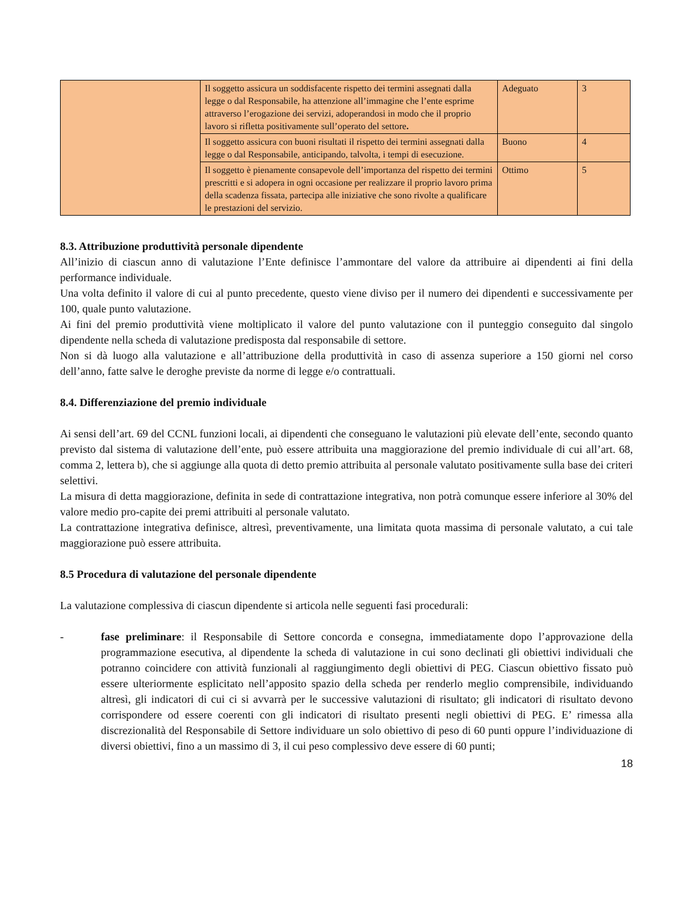| | Il soggetto assicura un soddisfacente rispetto dei termini assegnati dalla legge o dal Responsabile, ha attenzione all’immagine che l’ente esprime attraverso l’erogazione dei servizi, adoperandosi in modo che il proprio lavoro si rifletta positivamente sull’operato del settore . | Adeguato | 3 |
| | Il soggetto assicura con buoni risultati il rispetto dei termini assegnati dalla legge o dal Responsabile, anticipando, talvolta, i tempi di esecuzione. | Buono | 4 |
| | Il soggetto è pienamente consapevole dell’importanza del rispetto dei termini prescritti e si adopera in ogni occasione per realizzare il proprio lavoro prima della scadenza fissata, partecipa alle iniziative che sono rivolte a qualificare le prestazioni del servizio. | Ottimo | 5 |
8.3. Attribuzione produttività personale dipendente
All’inizio di ciascun anno di valutazione l’Ente definisce l’ammontare del valore da attribuire ai dipendenti ai fini della performance individuale.
Una volta definito il valore di cui al punto precedente, questo viene diviso per il numero dei dipendenti e successivamente per 100, quale punto valutazione.
Ai fini del premio produttività viene moltiplicato il valore del punto valutazione con il punteggio conseguito dal singolo dipendente nella scheda di valutazione predisposta dal responsabile di settore.
Non si dà luogo alla valutazione e all’attribuzione della produttività in caso di assenza superiore a 150 giorni nel corso dell’anno, fatte salve le deroghe previste da norme di legge e/o contrattuali.
8.4. Differenziazione del premio individuale
Ai sensi dell’art. 69 del CCNL funzioni locali, ai dipendenti che conseguano le valutazioni più elevate dell’ente, secondo quanto previsto dal sistema di valutazione dell’ente, può essere attribuita una maggiorazione del premio individuale di cui all’art. 68, comma 2, lettera b), che si aggiunge alla quota di detto premio attribuita al personale valutato positivamente sulla base dei criteri selettivi.
La misura di detta maggiorazione, definita in sede di contrattazione integrativa, non potrà comunque essere inferiore al 30% del valore medio pro-capite dei premi attribuiti al personale valutato.
La contrattazione integrativa definisce, altresì, preventivamente, una limitata quota massima di personale valutato, a cui tale maggiorazione può essere attribuita.
8.5 Procedura di valutazione del personale dipendente
La valutazione complessiva di ciascun dipendente si articola nelle seguenti fasi procedurali:
- fase preliminare: il Responsabile di Settore concorda e consegna, immediatamente dopo l’approvazione della programmazione esecutiva, al dipendente la scheda di valutazione in cui sono declinati gli obiettivi individuali che potranno coincidere con attività funzionali al raggiungimento degli obiettivi di PEG. Ciascun obiettivo fissato può essere ulteriormente esplicitato nell’apposito spazio della scheda per renderlo meglio comprensibile, individuando altresì, gli indicatori di cui ci si avvarrà per le successive valutazioni di risultato; gli indicatori di risultato devono corrispondere od essere coerenti con gli indicatori di risultato presenti negli obiettivi di PEG. E’ rimessa alla discrezionalità del Responsabile di Settore individuare un solo obiettivo di peso di 60 punti oppure l’individuazione di diversi obiettivi, fino a un massimo di 3, il cui peso complessivo deve essere di 60 punti;
18